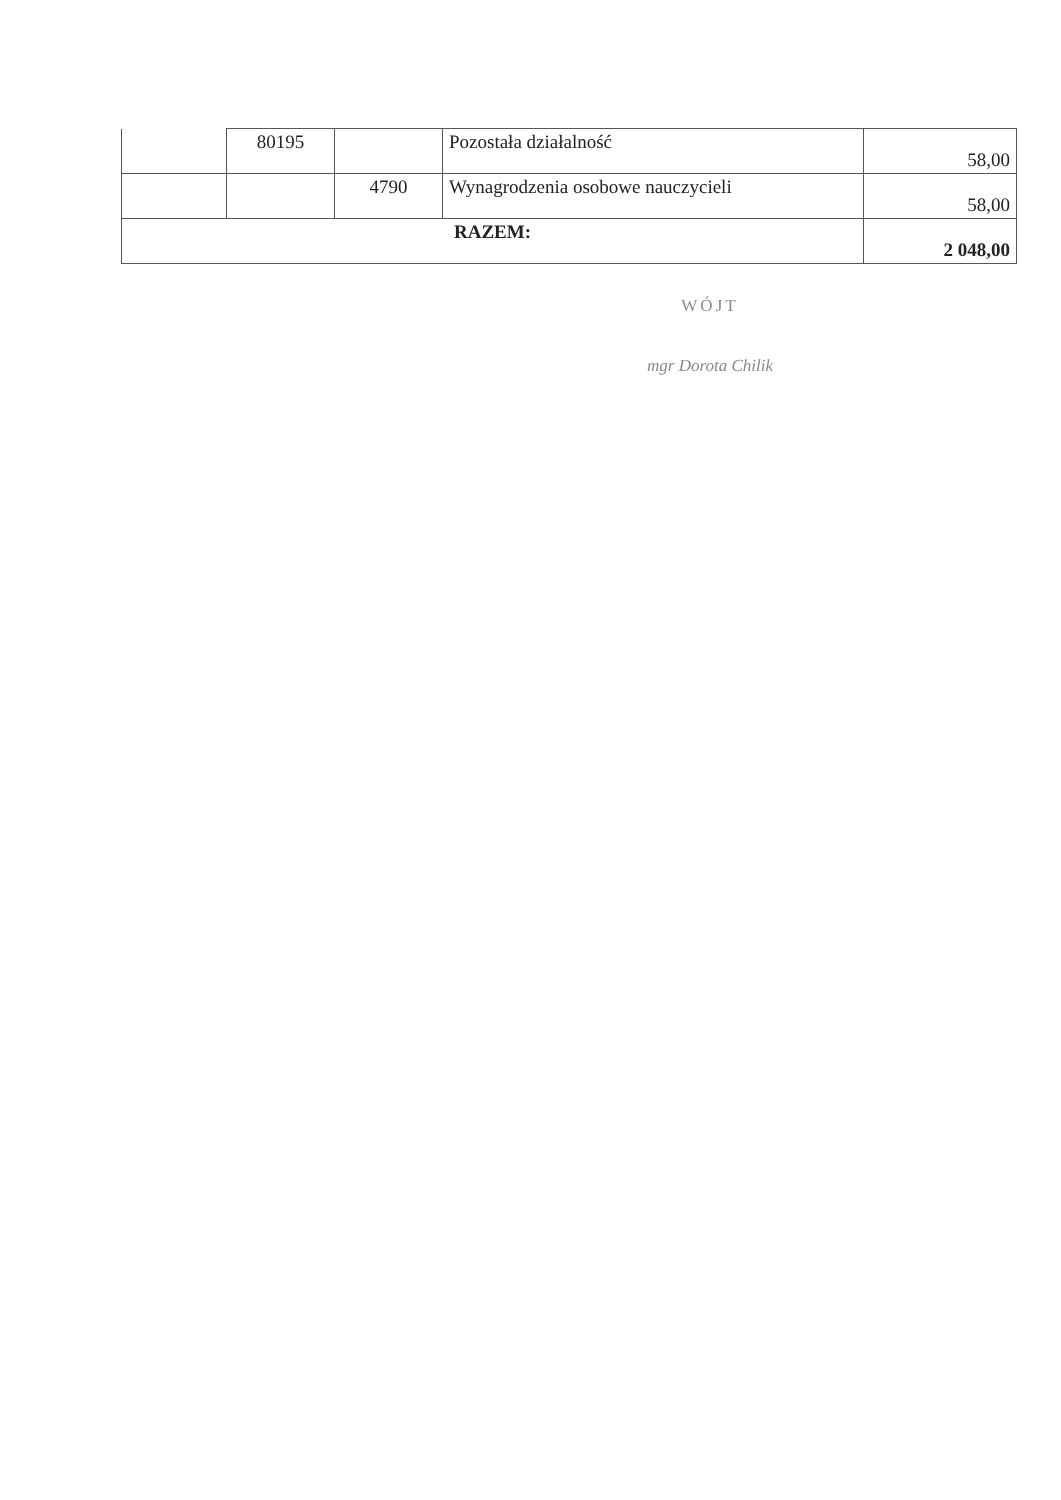| | 80195 | | Pozostała działalność | 58,00 |
| | | 4790 | Wynagrodzenia osobowe nauczycieli | 58,00 |
| RAZEM: | | | | 2 048,00 |
WÓJT
mgr Dorota Chilik